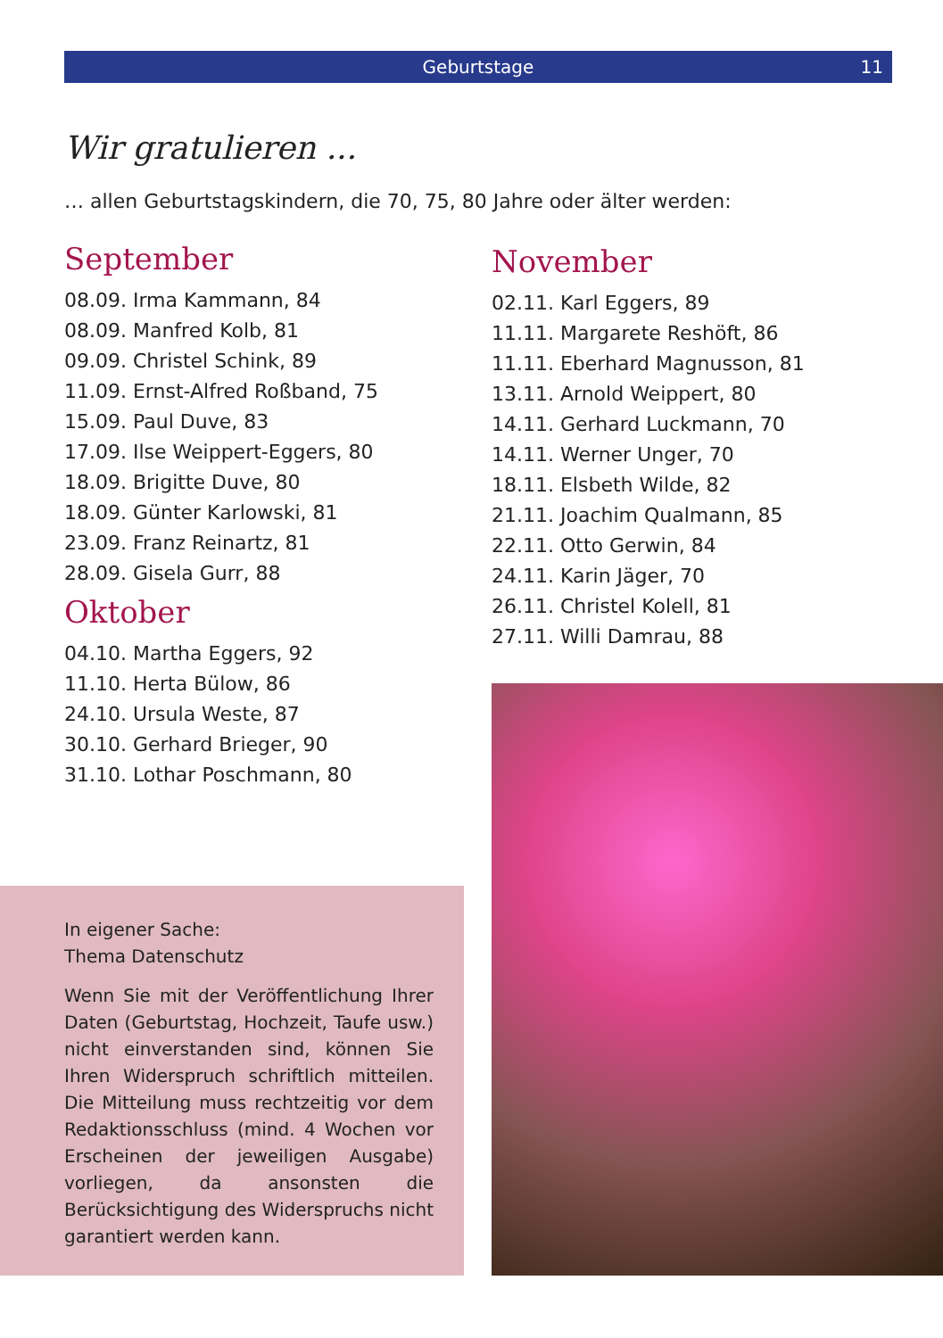Geburtstage 11
Wir gratulieren ...
… allen Geburtstagskindern, die 70, 75, 80 Jahre oder älter werden:
September
08.09. Irma Kammann, 84
08.09. Manfred Kolb, 81
09.09. Christel Schink, 89
11.09. Ernst-Alfred Roßband, 75
15.09. Paul Duve, 83
17.09. Ilse Weippert-Eggers, 80
18.09. Brigitte Duve, 80
18.09. Günter Karlowski, 81
23.09. Franz Reinartz, 81
28.09. Gisela Gurr, 88
Oktober
04.10. Martha Eggers, 92
11.10. Herta Bülow, 86
24.10. Ursula Weste, 87
30.10. Gerhard Brieger, 90
31.10. Lothar Poschmann, 80
November
02.11. Karl Eggers, 89
11.11. Margarete Reshöft, 86
11.11. Eberhard Magnusson, 81
13.11. Arnold Weippert, 80
14.11. Gerhard Luckmann, 70
14.11. Werner Unger, 70
18.11. Elsbeth Wilde, 82
21.11. Joachim Qualmann, 85
22.11. Otto Gerwin, 84
24.11. Karin Jäger, 70
26.11. Christel Kolell, 81
27.11. Willi Damrau, 88
In eigener Sache:
Thema Datenschutz
Wenn Sie mit der Veröffentlichung Ihrer Daten (Geburtstag, Hochzeit, Taufe usw.) nicht einverstanden sind, können Sie Ihren Widerspruch schriftlich mitteilen. Die Mitteilung muss rechtzeitig vor dem Redaktionsschluss (mind. 4 Wochen vor Erscheinen der jeweiligen Ausgabe) vorliegen, da ansonsten die Berücksichtigung des Widerspruchs nicht garantiert werden kann.